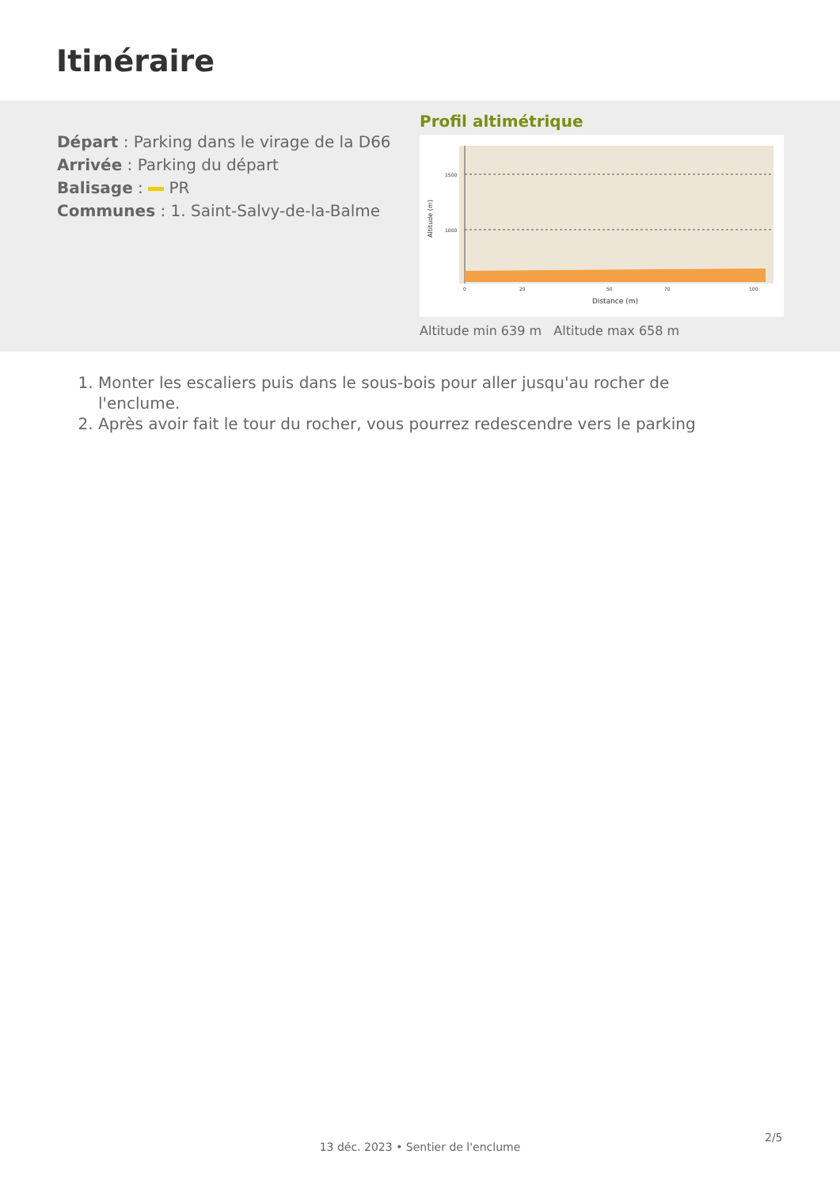Itinéraire
Départ : Parking dans le virage de la D66
Arrivée : Parking du départ
Balisage : PR
Communes : 1. Saint-Salvy-de-la-Balme
Profil altimétrique
1500
1000
0
20
50
70
100
Distance (m)
Altitude (m)
Altitude min 639 m Altitude max 658 m
1. Monter les escaliers puis dans le sous-bois pour aller jusqu'au rocher de l'enclume.
2. Après avoir fait le tour du rocher, vous pourrez redescendre vers le parking
2/5
13 déc. 2023 • Sentier de l'enclume